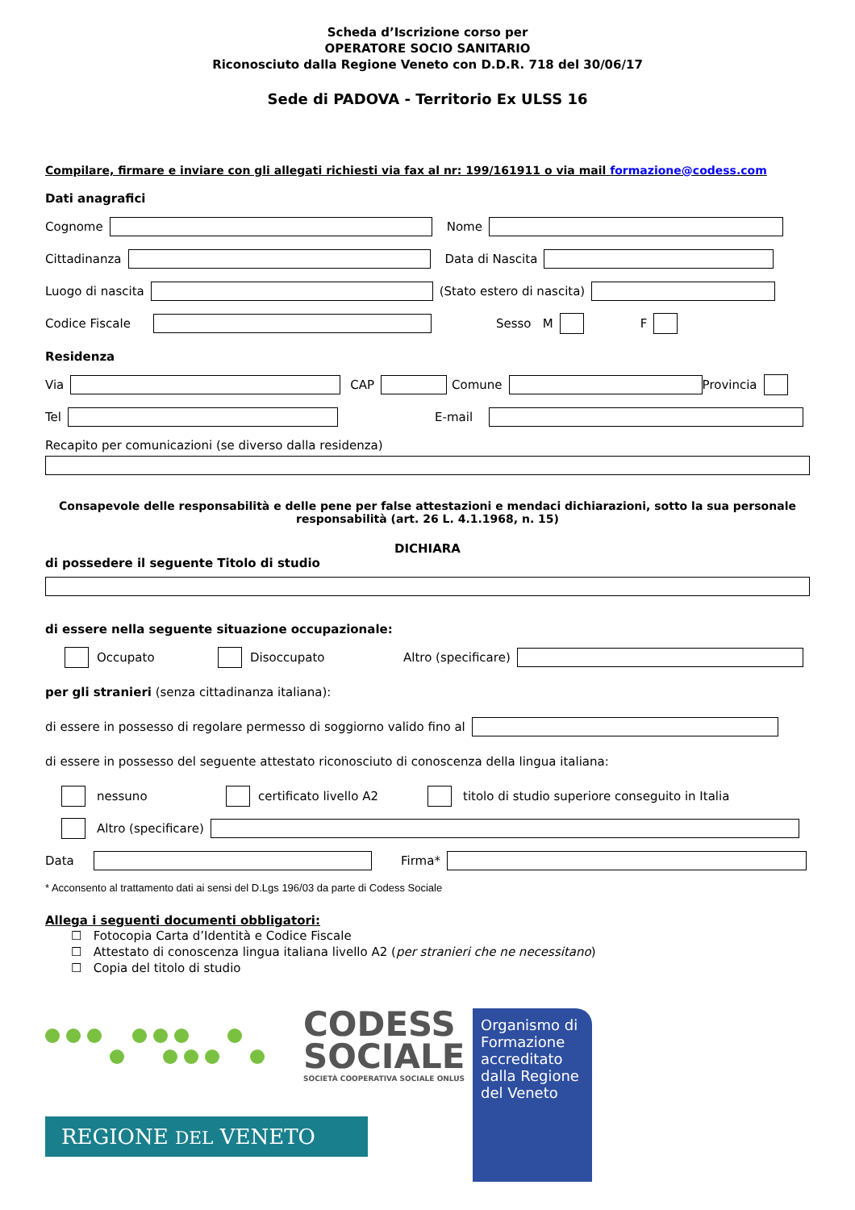Scheda d’Iscrizione corso per
OPERATORE SOCIO SANITARIO
Riconosciuto dalla Regione Veneto con D.D.R. 718 del 30/06/17
Sede di PADOVA - Territorio Ex ULSS 16
Compilare, firmare e inviare con gli allegati richiesti via fax al nr: 199/161911 o via mail formazione@codess.com
Dati anagrafici
Cognome Nome
Cittadinanza Data di Nascita
Luogo di nascita (Stato estero di nascita)
Codice Fiscale Sesso M F
Residenza
Via CAP Comune Provincia
Tel E-mail
Recapito per comunicazioni (se diverso dalla residenza)
Consapevole delle responsabilità e delle pene per false attestazioni e mendaci dichiarazioni, sotto la sua personale responsabilità (art. 26 L. 4.1.1968, n. 15)
DICHIARA
di possedere il seguente Titolo di studio
di essere nella seguente situazione occupazionale:
Occupato Disoccupato Altro (specificare)
per gli stranieri (senza cittadinanza italiana):
di essere in possesso di regolare permesso di soggiorno valido fino al
di essere in possesso del seguente attestato riconosciuto di conoscenza della lingua italiana:
nessuno certificato livello A2 titolo di studio superiore conseguito in Italia
Altro (specificare)
Data Firma*
* Acconsento al trattamento dati ai sensi del D.Lgs 196/03 da parte di Codess Sociale
Allega i seguenti documenti obbligatori:
☐ Fotocopia Carta d’Identità e Codice Fiscale
☐ Attestato di conoscenza lingua italiana livello A2 (per stranieri che ne necessitano)
☐ Copia del titolo di studio
CODESS
SOCIALE
SOCIETÀ COOPERATIVA SOCIALE ONLUS
REGIONE DEL VENETO
Organismo di Formazione accreditato dalla Regione del Veneto